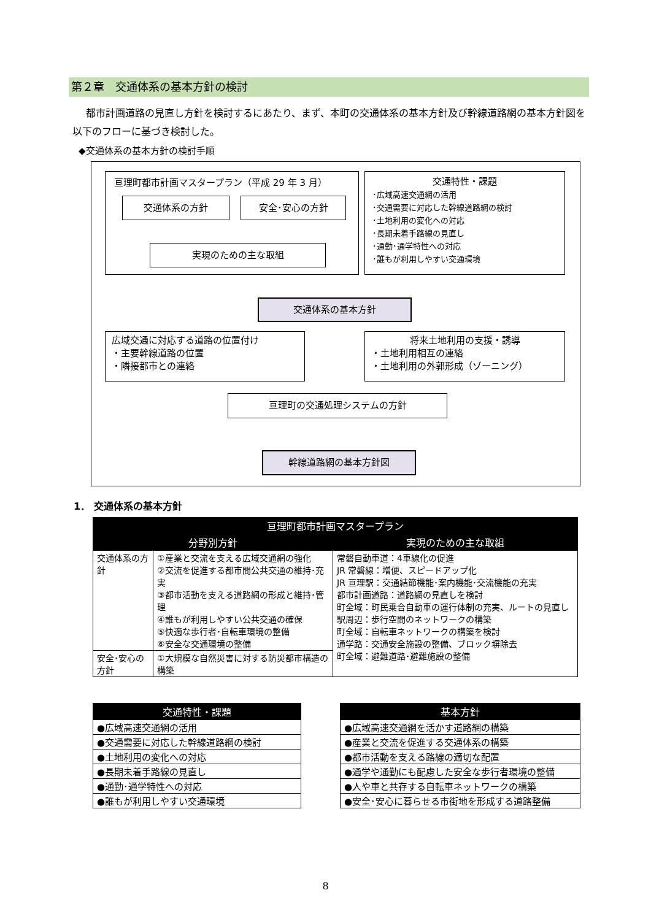第２章　交通体系の基本方針の検討
都市計画道路の見直し方針を検討するにあたり、まず、本町の交通体系の基本方針及び幹線道路網の基本方針図を以下のフローに基づき検討した。
◆交通体系の基本方針の検討手順
亘理町都市計画マスタープラン（平成 29 年 3 月）
交通体系の方針 安全･安心の方針
実現のための主な取組
交通特性・課題
･広域高速交通網の活用
･交通需要に対応した幹線道路網の検討
･土地利用の変化への対応
･長期未着手路線の見直し
･通勤･通学特性への対応
･誰もが利用しやすい交通環境
交通体系の基本方針
広域交通に対応する道路の位置付け
・主要幹線道路の位置
・隣接都市との連絡
将来土地利用の支援・誘導
・土地利用相互の連絡
・土地利用の外郭形成（ゾーニング）
亘理町の交通処理システムの方針
幹線道路網の基本方針図
1． 交通体系の基本方針
| 亘理町都市計画マスタープラン | | |
| --- | --- | --- |
| 分野別方針 | | 実現のための主な取組 |
| 交通体系の方針 | ①産業と交流を支える広域交通網の強化 ②交流を促進する都市間公共交通の維持･充実 ③都市活動を支える道路網の形成と維持･管理 ④誰もが利用しやすい公共交通の確保 ⑤快適な歩行者･自転車環境の整備 ⑥安全な交通環境の整備 | 常磐自動車道：4車線化の促進 JR 常磐線：増便、スピードアップ化 JR 亘理駅：交通結節機能･案内機能･交流機能の充実 都市計画道路：道路網の見直しを検討 町全域：町民乗合自動車の運行体制の充実、ルートの見直し駅周辺：歩行空間のネットワークの構築 町全域：自転車ネットワークの構築を検討 通学路：交通安全施設の整備、ブロック塀除去 町全域：避難道路･避難施設の整備 |
| 安全･安心の方針 | ①大規模な自然災害に対する防災都市構造の構築 | |
| 交通特性・課題 |
| --- |
| ●広域高速交通網の活用 |
| ●交通需要に対応した幹線道路網の検討 |
| ●土地利用の変化への対応 |
| ●長期未着手路線の見直し |
| ●通勤･通学特性への対応 |
| ●誰もが利用しやすい交通環境 |
| 基本方針 |
| --- |
| ●広域高速交通網を活かす道路網の構築 |
| ●産業と交流を促進する交通体系の構築 |
| ●都市活動を支える路線の適切な配置 |
| ●通学や通勤にも配慮した安全な歩行者環境の整備 |
| ●人や車と共存する自転車ネットワークの構築 |
| ●安全･安心に暮らせる市街地を形成する道路整備 |
8